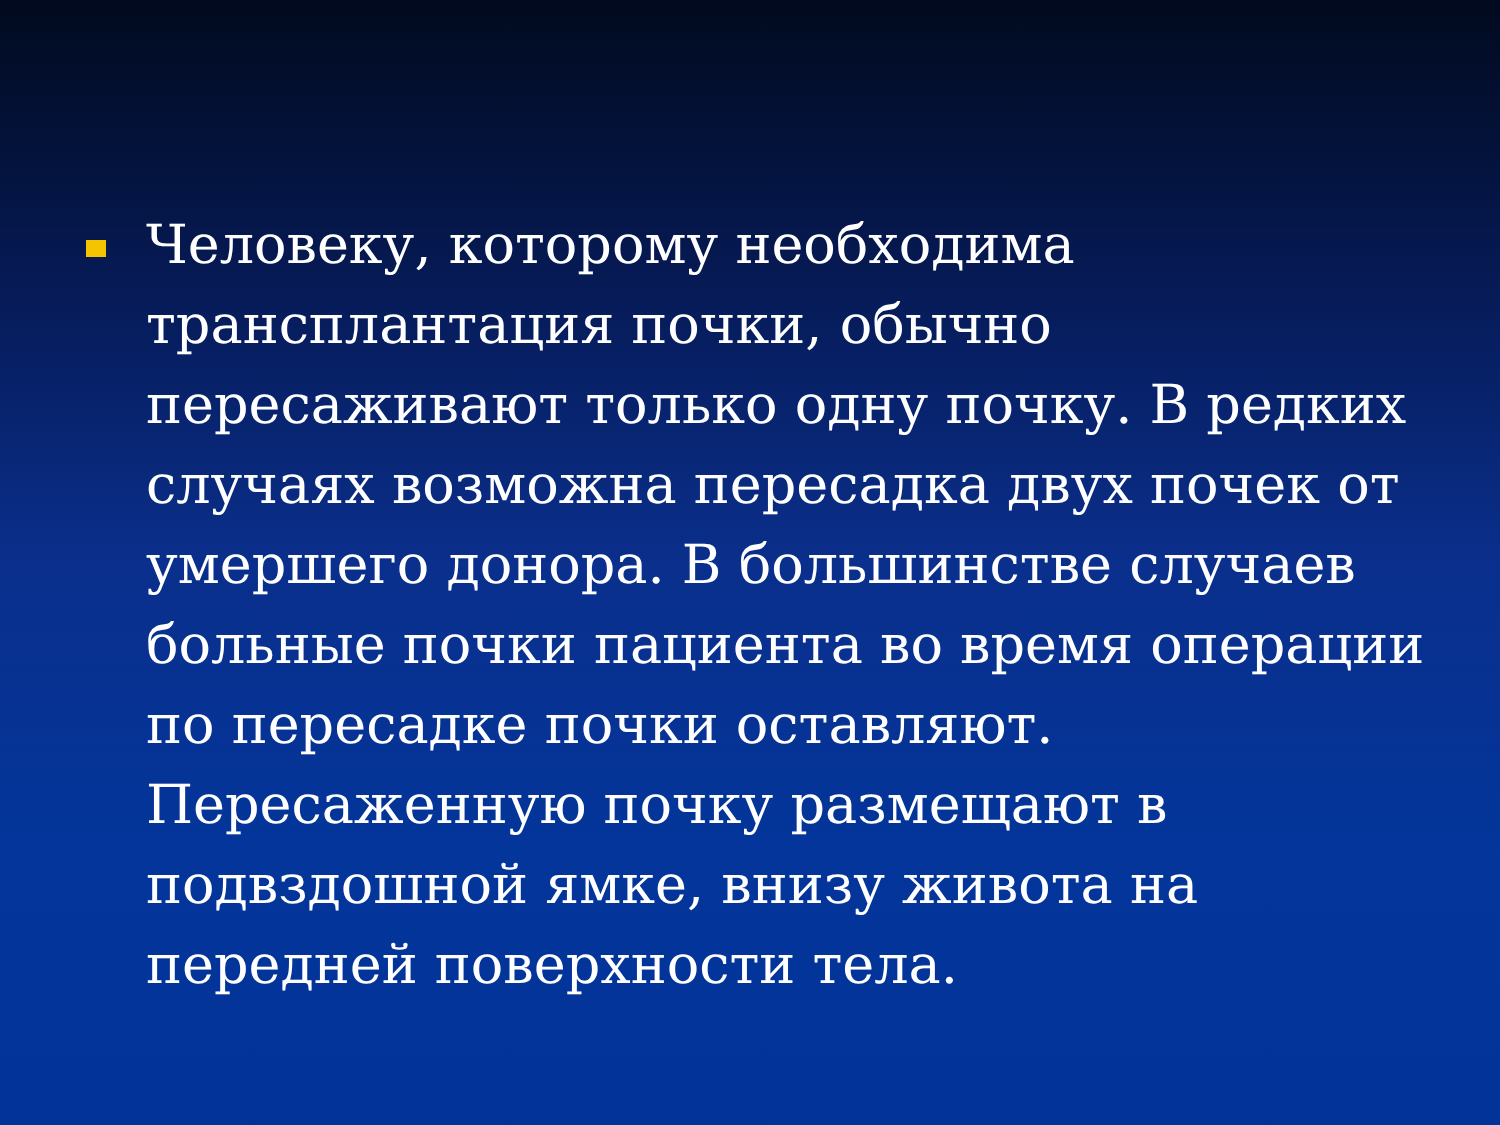Человеку, которому необходима трансплантация почки, обычно пересаживают только одну почку. В редких случаях возможна пересадка двух почек от умершего донора. В большинстве случаев больные почки пациента во время операции по пересадке почки оставляют. Пересаженную почку размещают в подвздошной ямке, внизу живота на передней поверхности тела.